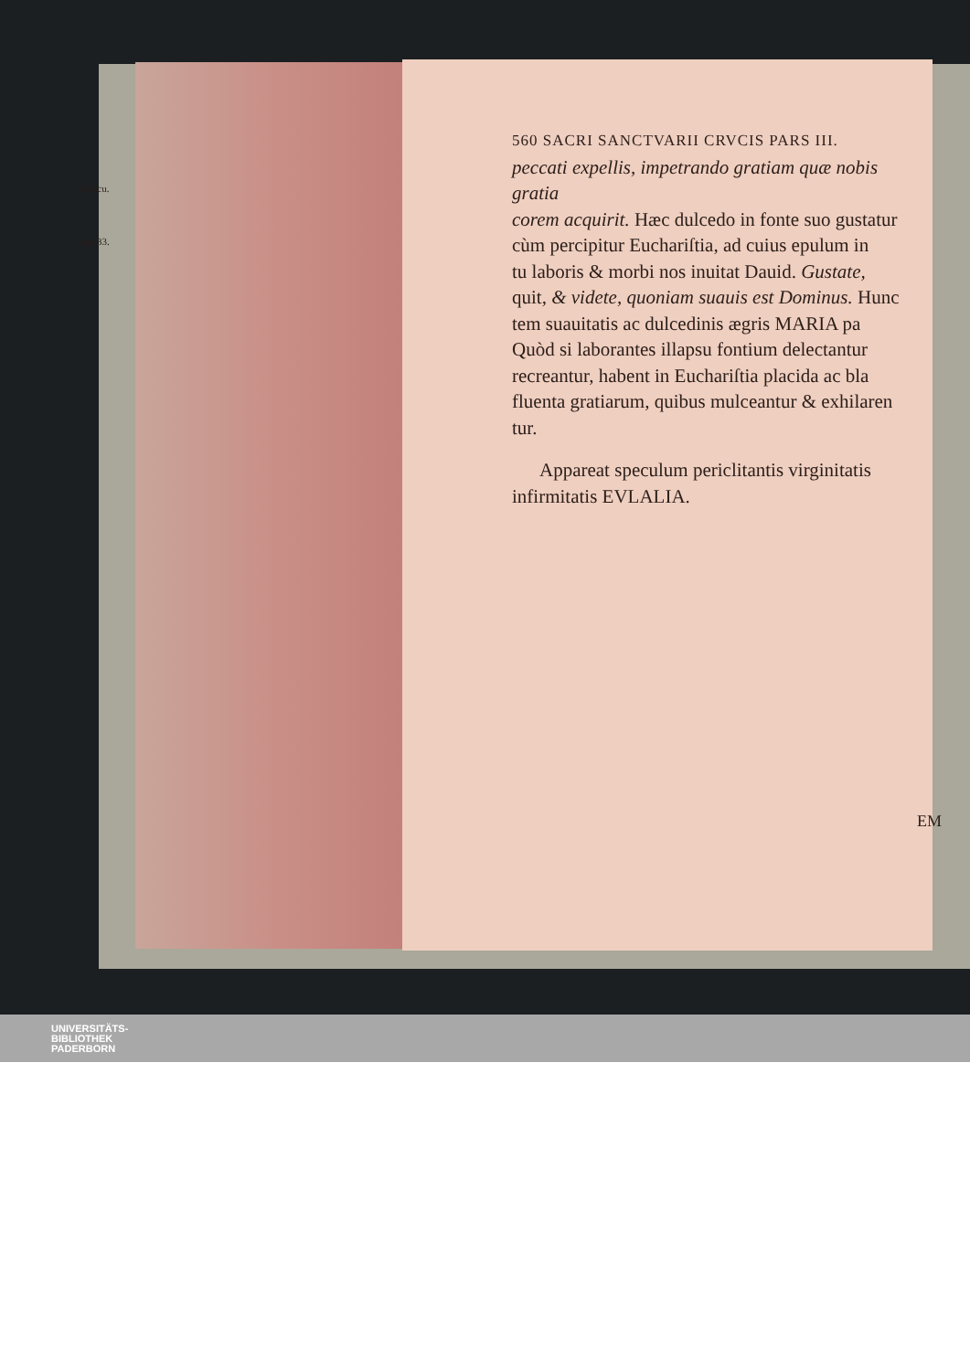Viaticu.
Psal.33.
560 SACRI SANCTVARII CRVCIS PARS III.
peccati expellis, impetrando gratiam quæ nobis gratia
corem acquirit. Hæc dulcedo in fonte suo gustatur
cùm percipitur Euchariſtia, ad cuius epulum in
tu laboris & morbi nos inuitat Dauid. Gustate,
quit, & videte, quoniam suauis est Dominus. Hunc
tem suauitatis ac dulcedinis ægris MARIA pa
Quòd si laborantes illapsu fontium delectantur
recreantur, habent in Euchariſtia placida ac bla
fluenta gratiarum, quibus mulceantur & exhilaren
tur.
Appareat speculum periclitantis virginitatis
infirmitatis EVLALIA.
EM
UNIVERSITÄTS-
BIBLIOTHEK
PADERBORN